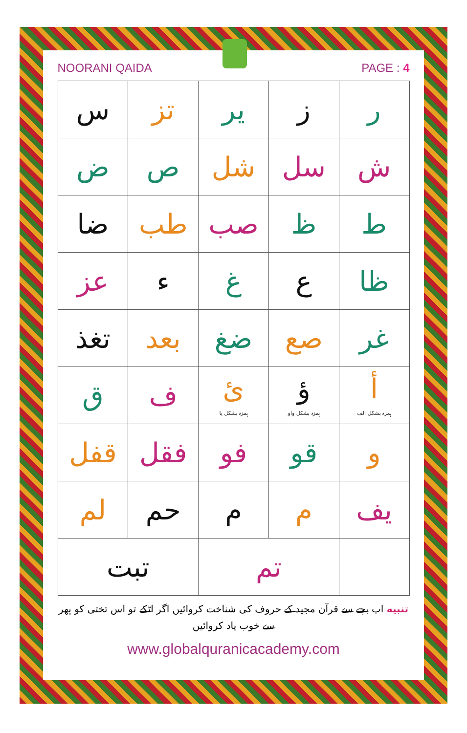NOORANI QAIDA PAGE : 4
| ر | ز | ير | تز | س |
| ش | سل | شل | ص | ض |
| ط | ظ | صب | طب | ضا |
| ظا | ع | غ | ء | عز |
| غر | صع | ضغ | بعد | تغذ |
| أ ہمزہ بشکل الف | ؤ ہمزہ بشکل واو | ئ ہمزہ بشکل یا | ف | ق |
| و | قو | فو | فقل | قفل |
| يف | م | م | حم | لم |
| | تم | | تبت | |
تنبیه اب بچے سے قرآن مجید کے حروف کی شناخت کروائیں اگر اٹکے تو اس تختی کو پھر
سے خوب یاد کروائیں
www.globalquranicacademy.com